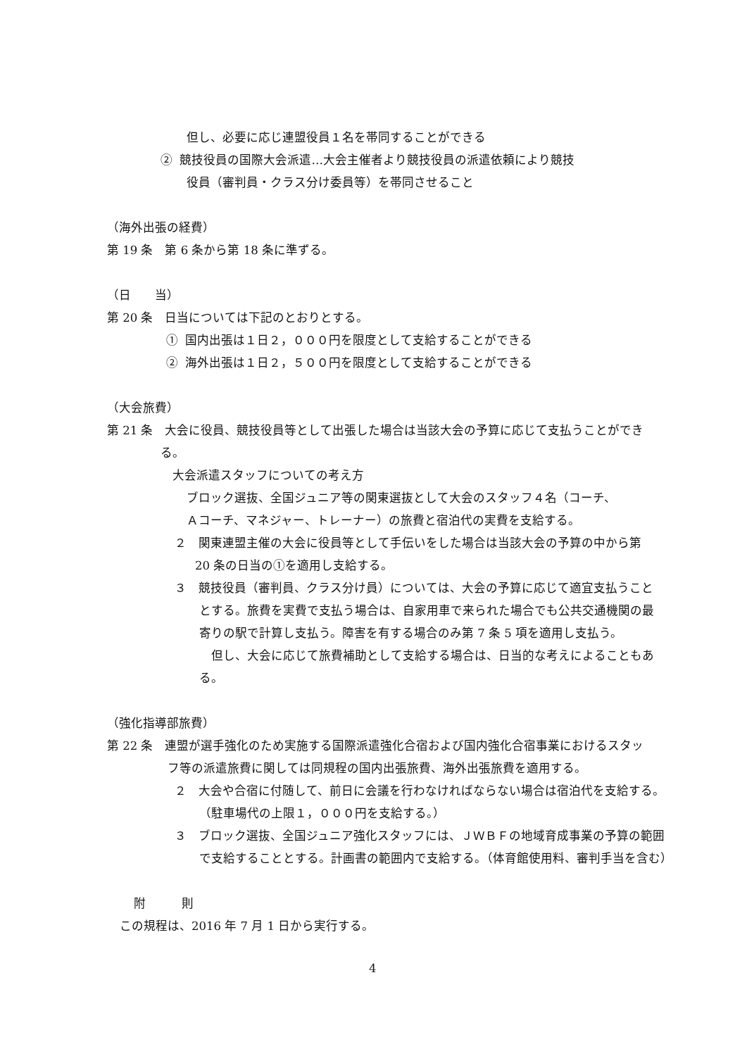但し、必要に応じ連盟役員１名を帯同することができる
② 競技役員の国際大会派遣…大会主催者より競技役員の派遣依頼により競技
役員（審判員・クラス分け委員等）を帯同させること
（海外出張の経費）
第 19 条　第 6 条から第 18 条に準ずる。
（日　　当）
第 20 条　日当については下記のとおりとする。
① 国内出張は１日２，０００円を限度として支給することができる
② 海外出張は１日２，５００円を限度として支給することができる
（大会旅費）
第 21 条　大会に役員、競技役員等として出張した場合は当該大会の予算に応じて支払うことができ
る。
大会派遣スタッフについての考え方
ブロック選抜、全国ジュニア等の関東選抜として大会のスタッフ４名（コーチ、
Ａコーチ、マネジャー、トレーナー）の旅費と宿泊代の実費を支給する。
２　関東連盟主催の大会に役員等として手伝いをした場合は当該大会の予算の中から第
20 条の日当の①を適用し支給する。
３　競技役員（審判員、クラス分け員）については、大会の予算に応じて適宜支払うこと
とする。旅費を実費で支払う場合は、自家用車で来られた場合でも公共交通機関の最
寄りの駅で計算し支払う。障害を有する場合のみ第 7 条 5 項を適用し支払う。
但し、大会に応じて旅費補助として支給する場合は、日当的な考えによることもあ
る。
（強化指導部旅費）
第 22 条　連盟が選手強化のため実施する国際派遣強化合宿および国内強化合宿事業におけるスタッ
フ等の派遣旅費に関しては同規程の国内出張旅費、海外出張旅費を適用する。
２　大会や合宿に付随して、前日に会議を行わなければならない場合は宿泊代を支給する。
（駐車場代の上限１，０００円を支給する。）
３　ブロック選抜、全国ジュニア強化スタッフには、ＪＷＢＦの地域育成事業の予算の範囲
で支給することとする。計画書の範囲内で支給する。（体育館使用料、審判手当を含む）
附　　　則
この規程は、2016 年 7 月 1 日から実行する。
4